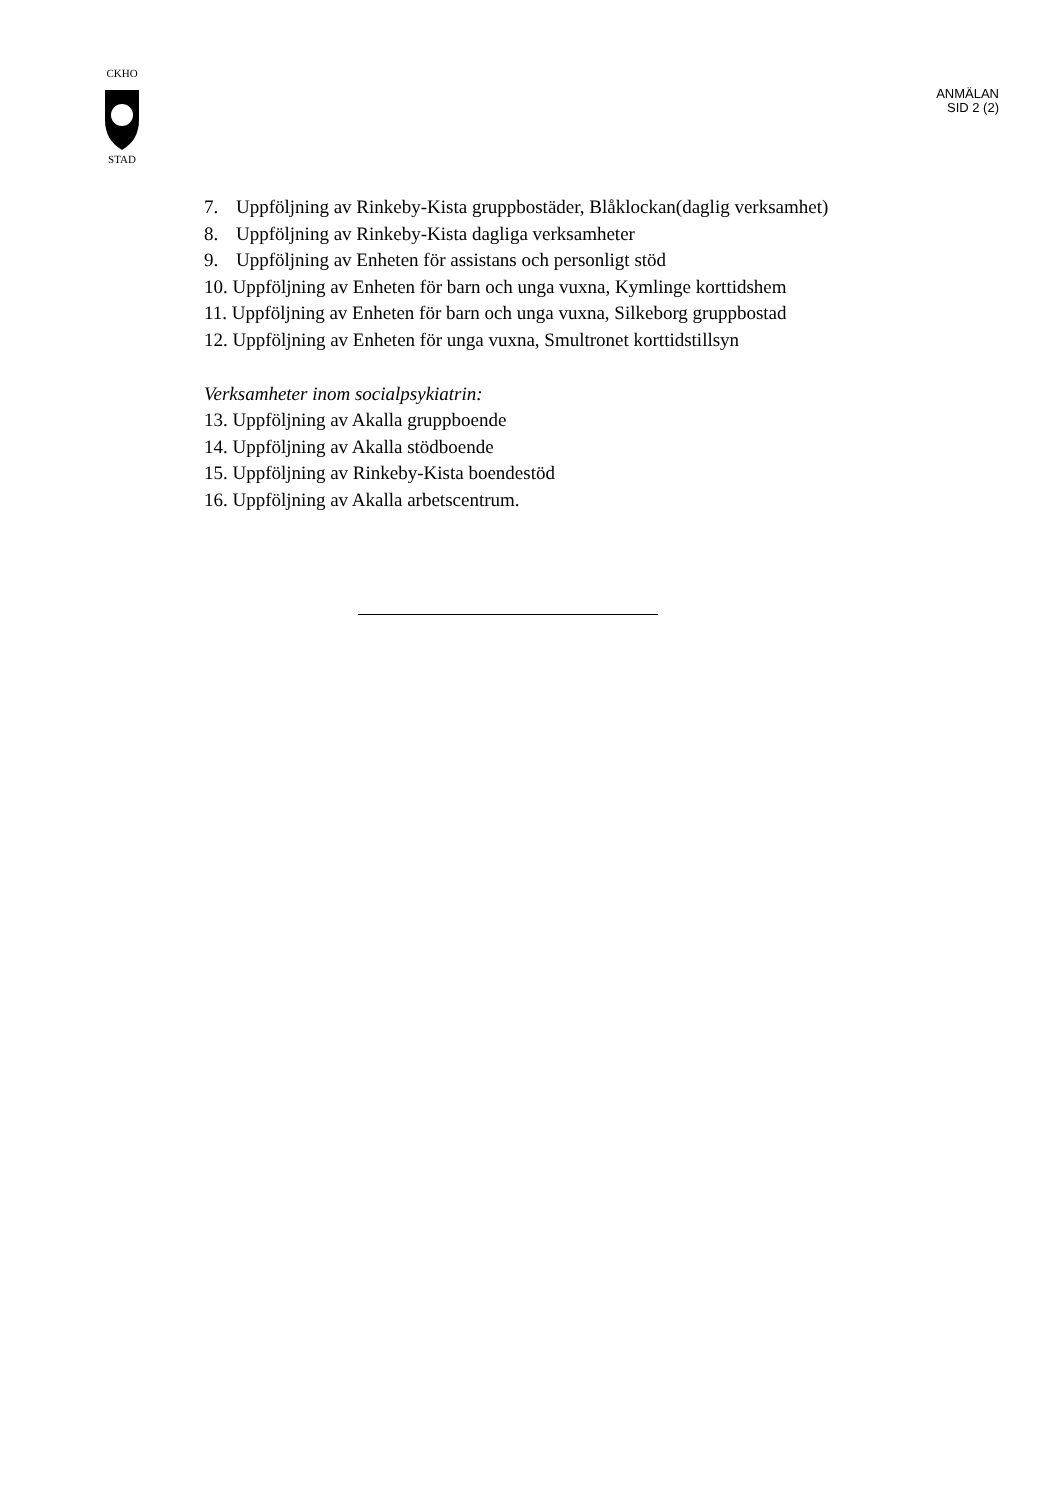CKHO
STAD
ANMÄLAN
SID 2 (2)
7. Uppföljning av Rinkeby-Kista gruppbostäder, Blåklockan(daglig verksamhet)
8. Uppföljning av Rinkeby-Kista dagliga verksamheter
9. Uppföljning av Enheten för assistans och personligt stöd
10. Uppföljning av Enheten för barn och unga vuxna, Kymlinge korttidshem
11. Uppföljning av Enheten för barn och unga vuxna, Silkeborg gruppbostad
12. Uppföljning av Enheten för unga vuxna, Smultronet korttidstillsyn
Verksamheter inom socialpsykiatrin:
13. Uppföljning av Akalla gruppboende
14. Uppföljning av Akalla stödboende
15. Uppföljning av Rinkeby-Kista boendestöd
16. Uppföljning av Akalla arbetscentrum.